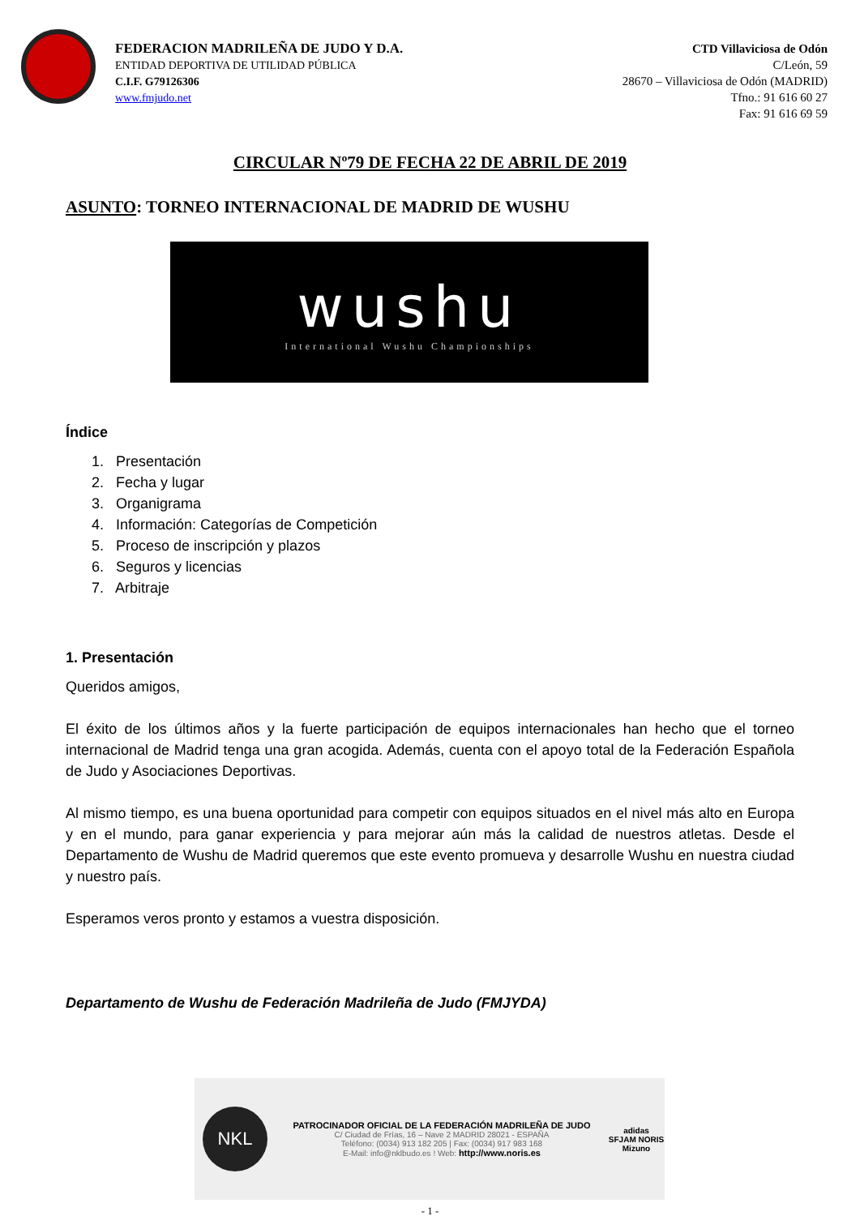FEDERACION MADRILEÑA DE JUDO Y D.A.
ENTIDAD DEPORTIVA DE UTILIDAD PÚBLICA
C.I.F. G79126306
www.fmjudo.net
CTD Villaviciosa de Odón
C/León, 59
28670 – Villaviciosa de Odón (MADRID)
Tfno.: 91 616 60 27
Fax: 91 616 69 59
CIRCULAR Nº79 DE FECHA 22 DE ABRIL DE 2019
ASUNTO: TORNEO INTERNACIONAL DE MADRID DE WUSHU
wushu
International Wushu Championships
Índice
1. Presentación
2. Fecha y lugar
3. Organigrama
4. Información: Categorías de Competición
5. Proceso de inscripción y plazos
6. Seguros y licencias
7. Arbitraje
1. Presentación
Queridos amigos,
El éxito de los últimos años y la fuerte participación de equipos internacionales han hecho que el torneo internacional de Madrid tenga una gran acogida. Además, cuenta con el apoyo total de la Federación Española de Judo y Asociaciones Deportivas.
Al mismo tiempo, es una buena oportunidad para competir con equipos situados en el nivel más alto en Europa y en el mundo, para ganar experiencia y para mejorar aún más la calidad de nuestros atletas. Desde el Departamento de Wushu de Madrid queremos que este evento promueva y desarrolle Wushu en nuestra ciudad y nuestro país.
Esperamos veros pronto y estamos a vuestra disposición.
Departamento de Wushu de Federación Madrileña de Judo (FMJYDA)
NKL
PATROCINADOR OFICIAL DE LA FEDERACIÓN MADRILEÑA DE JUDO
C/ Ciudad de Frías, 16 – Nave 2 MADRID 28021 - ESPAÑA
Teléfono: (0034) 913 182 205 | Fax: (0034) 917 983 168
E-Mail: info@nklbudo.es ! Web: http://www.noris.es
adidas
SFJAM NORIS
Mizuno
- 1 -